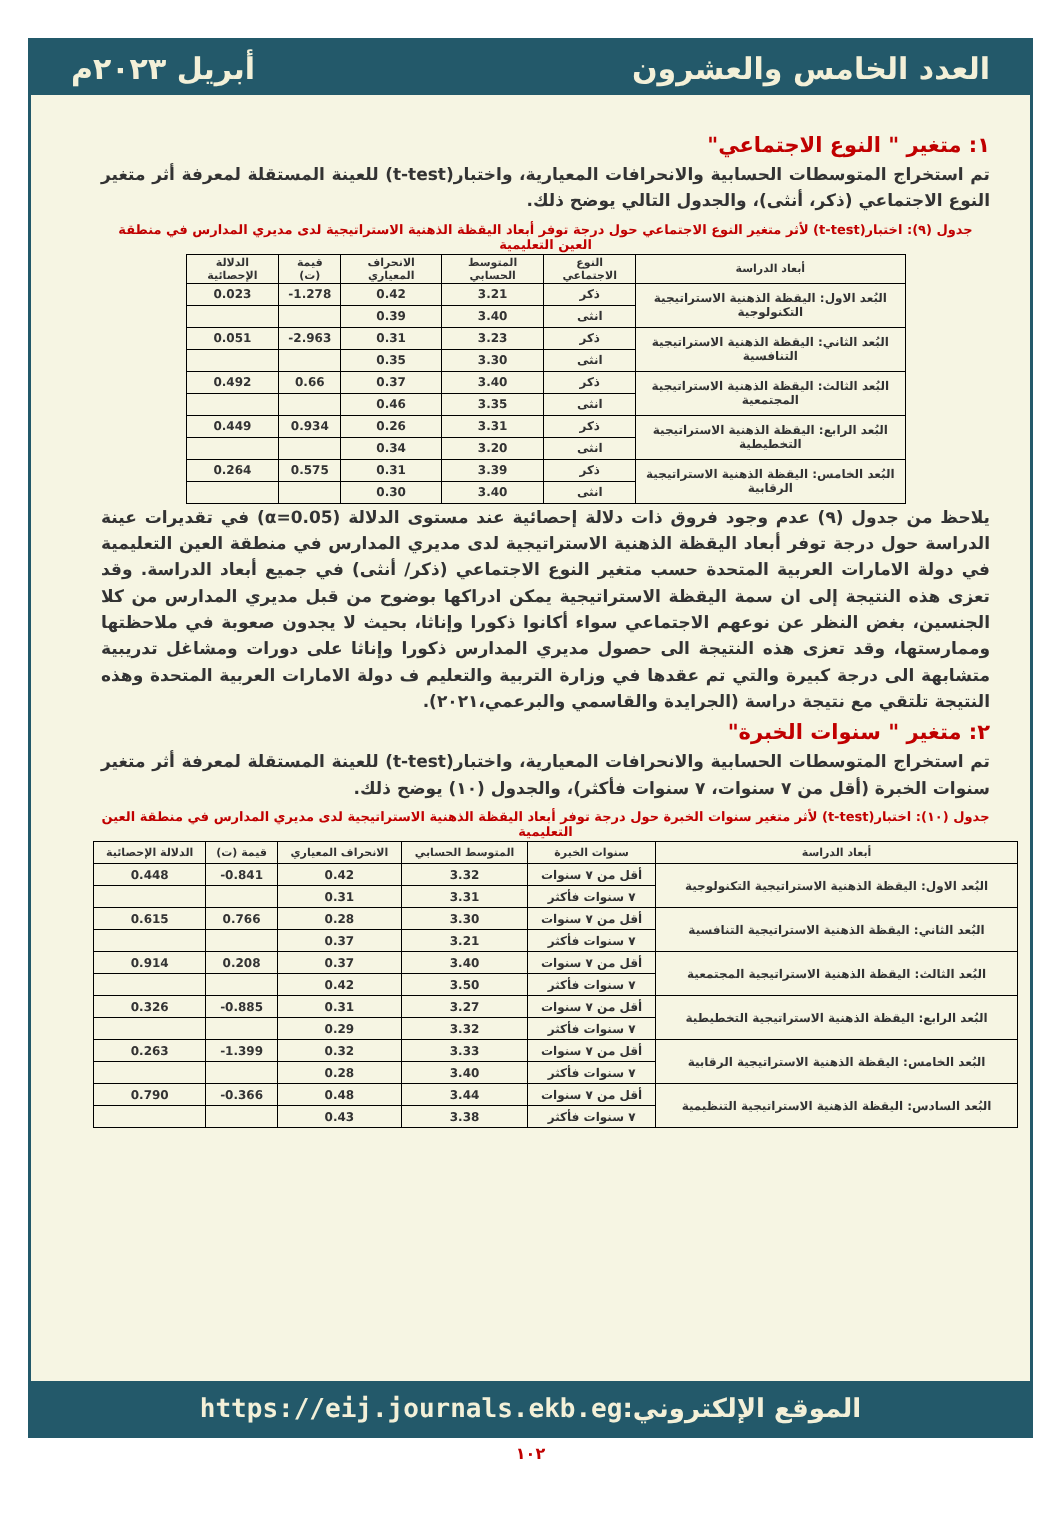العدد الخامس والعشرون أبريل ٢٠٢٣م
١: متغير " النوع الاجتماعي"
تم استخراج المتوسطات الحسابية والانحرافات المعيارية، واختبار(t-test) للعينة المستقلة لمعرفة أثر متغير النوع الاجتماعي (ذكر، أنثى)، والجدول التالي يوضح ذلك.
جدول (٩): اختبار(t-test) لأثر متغير النوع الاجتماعي حول درجة توفر أبعاد اليقظة الذهنية الاستراتيجية لدى مديري المدارس في منطقة العين التعليمية
| أبعاد الدراسة | النوع الاجتماعي | المتوسط الحسابي | الانحراف المعياري | قيمة (ت) | الدلالة الإحصائية |
| --- | --- | --- | --- | --- | --- |
| البُعد الاول: اليقظة الذهنية الاستراتيجية التكنولوجية | ذكر | 3.21 | 0.42 | 1.278- | 0.023 |
| | انثى | 3.40 | 0.39 | | |
| البُعد الثاني: اليقظة الذهنية الاستراتيجية التنافسية | ذكر | 3.23 | 0.31 | 2.963- | 0.051 |
| | انثى | 3.30 | 0.35 | | |
| البُعد الثالث: اليقظة الذهنية الاستراتيجية المجتمعية | ذكر | 3.40 | 0.37 | 0.66 | 0.492 |
| | انثى | 3.35 | 0.46 | | |
| البُعد الرابع: اليقظة الذهنية الاستراتيجية التخطيطية | ذكر | 3.31 | 0.26 | 0.934 | 0.449 |
| | انثى | 3.20 | 0.34 | | |
| البُعد الخامس: اليقظة الذهنية الاستراتيجية الرقابية | ذكر | 3.39 | 0.31 | 0.575 | 0.264 |
| | انثى | 3.40 | 0.30 | | |
يلاحظ من جدول (٩) عدم وجود فروق ذات دلالة إحصائية عند مستوى الدلالة (α=0.05) في تقديرات عينة الدراسة حول درجة توفر أبعاد اليقظة الذهنية الاستراتيجية لدى مديري المدارس في منطقة العين التعليمية في دولة الامارات العربية المتحدة حسب متغير النوع الاجتماعي (ذكر/ أنثى) في جميع أبعاد الدراسة. وقد تعزى هذه النتيجة إلى ان سمة اليقظة الاستراتيجية يمكن ادراكها بوضوح من قبل مديري المدارس من كلا الجنسين، بغض النظر عن نوعهم الاجتماعي سواء أكانوا ذكورا وإناثا، بحيث لا يجدون صعوبة في ملاحظتها وممارستها، وقد تعزى هذه النتيجة الى حصول مديري المدارس ذكورا وإناثا على دورات ومشاغل تدريبية متشابهة الى درجة كبيرة والتي تم عقدها في وزارة التربية والتعليم ف دولة الامارات العربية المتحدة وهذه النتيجة تلتقي مع نتيجة دراسة (الجرايدة والقاسمي والبرعمي،٢٠٢١).
٢: متغير " سنوات الخبرة"
تم استخراج المتوسطات الحسابية والانحرافات المعيارية، واختبار(t-test) للعينة المستقلة لمعرفة أثر متغير سنوات الخبرة (أقل من ٧ سنوات، ٧ سنوات فأكثر)، والجدول (١٠) يوضح ذلك.
جدول (١٠): اختبار(t-test) لأثر متغير سنوات الخبرة حول درجة توفر أبعاد اليقظة الذهنية الاستراتيجية لدى مديري المدارس في منطقة العين التعليمية
| أبعاد الدراسة | سنوات الخبرة | المتوسط الحسابي | الانحراف المعياري | قيمة (ت) | الدلالة الإحصائية |
| --- | --- | --- | --- | --- | --- |
| البُعد الاول: اليقظة الذهنية الاستراتيجية التكنولوجية | أقل من ٧ سنوات | 3.32 | 0.42 | 0.841- | 0.448 |
| | ٧ سنوات فأكثر | 3.31 | 0.31 | | |
| البُعد الثاني: اليقظة الذهنية الاستراتيجية التنافسية | أقل من ٧ سنوات | 3.30 | 0.28 | 0.766 | 0.615 |
| | ٧ سنوات فأكثر | 3.21 | 0.37 | | |
| البُعد الثالث: اليقظة الذهنية الاستراتيجية المجتمعية | أقل من ٧ سنوات | 3.40 | 0.37 | 0.208 | 0.914 |
| | ٧ سنوات فأكثر | 3.50 | 0.42 | | |
| البُعد الرابع: اليقظة الذهنية الاستراتيجية التخطيطية | أقل من ٧ سنوات | 3.27 | 0.31 | 0.885- | 0.326 |
| | ٧ سنوات فأكثر | 3.32 | 0.29 | | |
| البُعد الخامس: اليقظة الذهنية الاستراتيجية الرقابية | أقل من ٧ سنوات | 3.33 | 0.32 | 1.399- | 0.263 |
| | ٧ سنوات فأكثر | 3.40 | 0.28 | | |
| البُعد السادس: اليقظة الذهنية الاستراتيجية التنظيمية | أقل من ٧ سنوات | 3.44 | 0.48 | 0.366- | 0.790 |
| | ٧ سنوات فأكثر | 3.38 | 0.43 | | |
الموقع الإلكتروني: https://eij.journals.ekb.eg
١٠٢